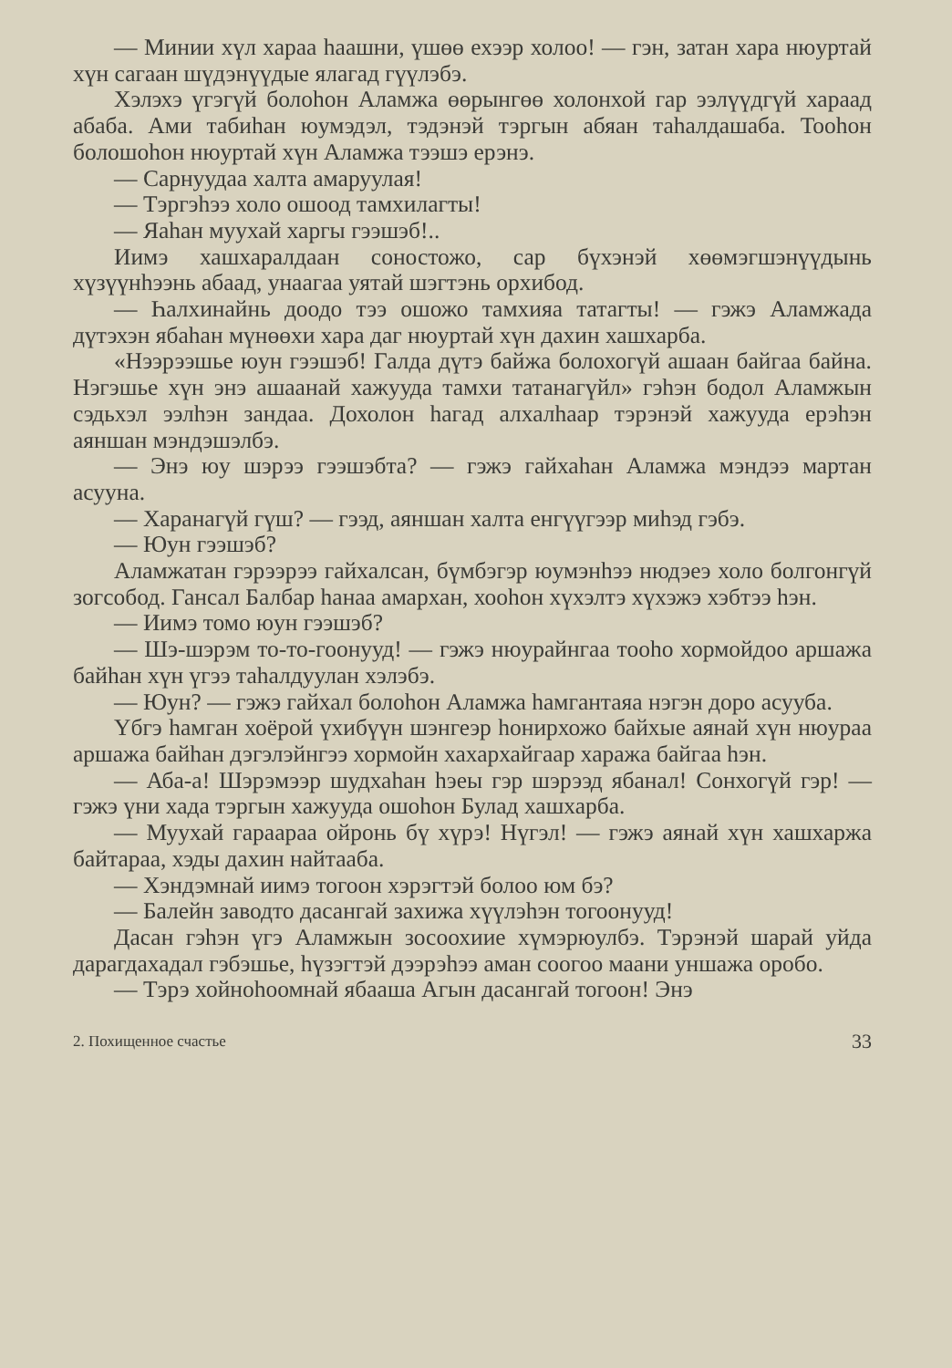— Минии хүл хараа һаашни, үшөө ехээр холоо! — гэн, затан хара нюуртай хүн сагаан шүдэнүүдые ялагад гүүлэбэ.
Хэлэхэ үгэгүй болоһон Аламжа өөрынгөө холонхой гар ээлүүдгүй хараад абаба. Ами табиһан юумэдэл, тэдэнэй тэргын абяан таһалдашаба. Тооһон болошоһон нюуртай хүн Аламжа тээшэ ерэнэ.
— Сарнуудаа халта амаруулая!
— Тэргэһээ холо ошоод тамхилагты!
— Яаһан муухай харгы гээшэб!..
Иимэ хашхаралдаан соностожо, сар бүхэнэй хөөмэгшэнүүдынь хүзүүнһээнь абаад, унаагаа уятай шэгтэнь орхибод.
— Һалхинайнь доодо тээ ошожо тамхияа татагты! — гэжэ Аламжада дүтэхэн ябаһан мүнөөхи хара даг нюуртай хүн дахин хашхарба.
«Нээрээшье юун гээшэб! Галда дүтэ байжа болохогүй ашаан байгаа байна. Нэгэшье хүн энэ ашаанай хажууда тамхи татанагүйл» гэһэн бодол Аламжын сэдьхэл ээлһэн зандаа. Дохолон һагад алхалһаар тэрэнэй хажууда ерэһэн аяншан мэндэшэлбэ.
— Энэ юу шэрээ гээшэбта? — гэжэ гайхаһан Аламжа мэндээ мартан асууна.
— Харанагүй гүш? — гээд, аяншан халта енгүүгээр миһэд гэбэ.
— Юун гээшэб?
Аламжатан гэрээрээ гайхалсан, бүмбэгэр юумэнһээ нюдэеэ холо болгонгүй зогсобод. Гансал Балбар һанаа амархан, хооһон хүхэлтэ хүхэжэ хэбтээ һэн.
— Иимэ томо юун гээшэб?
— Шэ-шэрэм то-то-гоонууд! — гэжэ нюурайнгаа тооһо хормойдоо аршажа байһан хүн үгээ таһалдуулан хэлэбэ.
— Юун? — гэжэ гайхал болоһон Аламжа һамгантаяа нэгэн доро асууба.
Үбгэ һамган хоёрой үхибүүн шэнгеэр һонирхожо байхые аянай хүн нюураа аршажа байһан дэгэлэйнгээ хормойн хахархайгаар хаража байгаа һэн.
— Аба-а! Шэрэмээр шудхаһан һэеы гэр шэрээд ябанал! Сонхогүй гэр! — гэжэ үни хада тэргын хажууда ошоһон Булад хашхарба.
— Муухай гараараа ойронь бү хүрэ! Нүгэл! — гэжэ аянай хүн хашхаржа байтараа, хэды дахин найтааба.
— Хэндэмнай иимэ тогоон хэрэгтэй болоо юм бэ?
— Балейн заводто дасангай захижа хүүлэһэн тогоонууд!
Дасан гэһэн үгэ Аламжын зосоохиие хүмэрюулбэ. Тэрэнэй шарай уйда дарагдахадал гэбэшье, һүзэгтэй дээрэһээ аман соогоо маани уншажа оробо.
— Тэрэ хойноһоомнай ябааша Агын дасангай тогоон! Энэ
2. Похищенное счастье 33